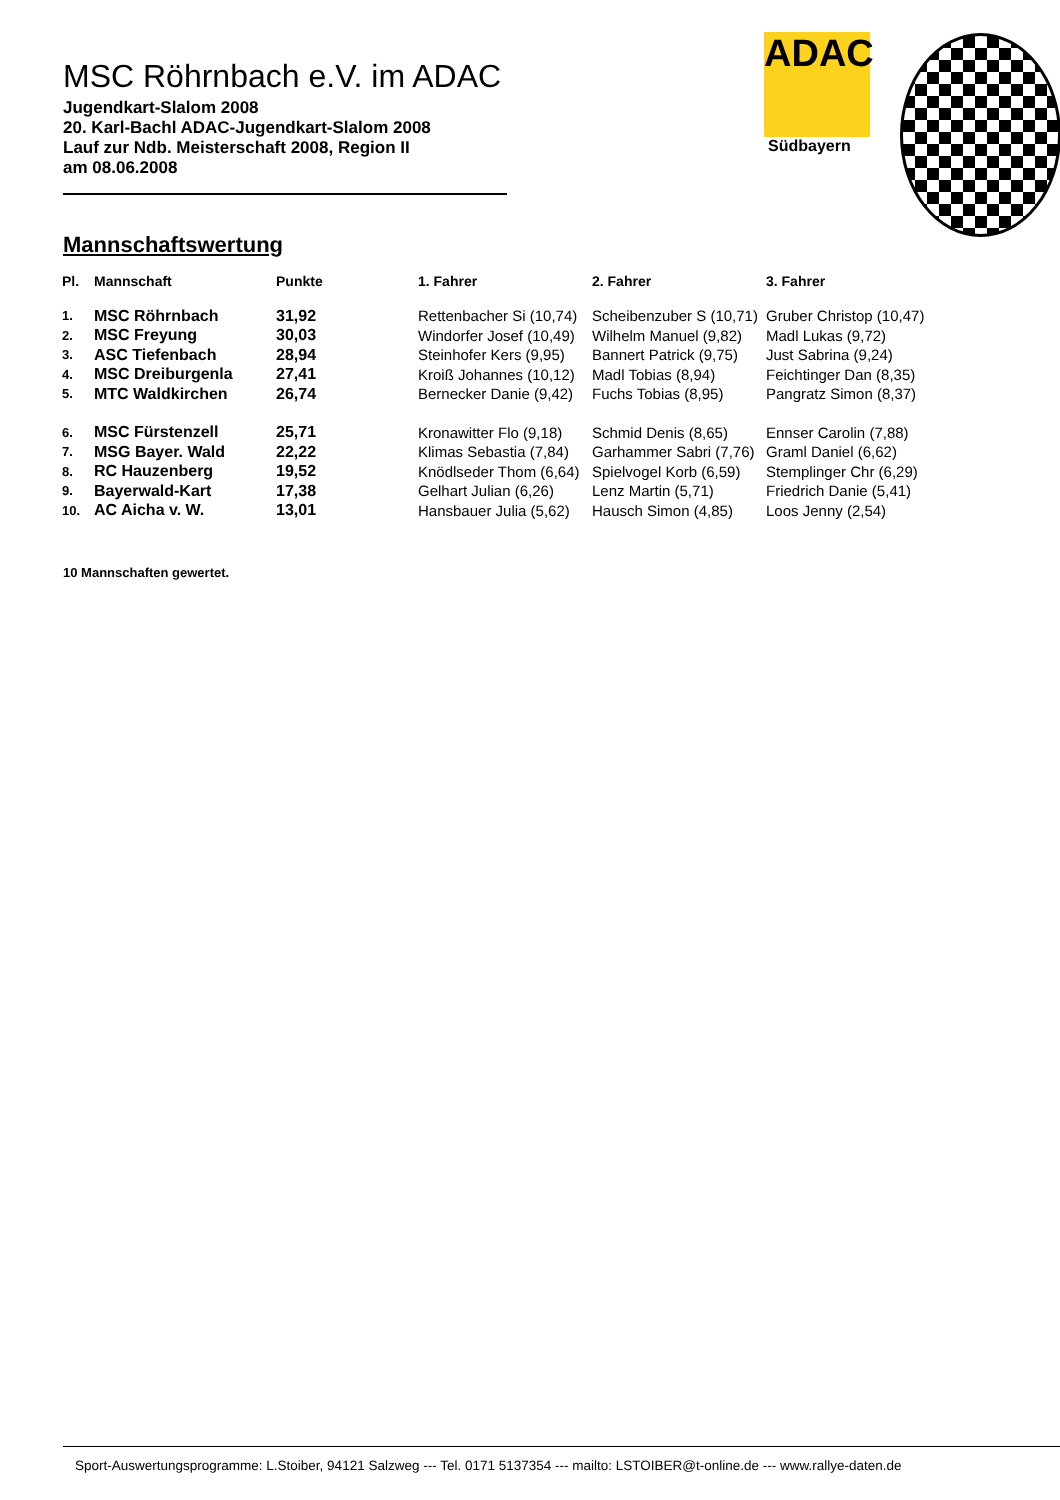MSC Röhrnbach e.V. im ADAC
Jugendkart-Slalom 2008
20. Karl-Bachl ADAC-Jugendkart-Slalom 2008
Lauf zur Ndb. Meisterschaft 2008, Region II
am 08.06.2008
ADAC
Südbayern
Mannschaftswertung
| Pl. | Mannschaft | Punkte | 1. Fahrer | 2. Fahrer | 3. Fahrer |
| --- | --- | --- | --- | --- | --- |
| 1. | MSC Röhrnbach | 31,92 | Rettenbacher Si (10,74) | Scheibenzuber S (10,71) | Gruber Christop (10,47) |
| 2. | MSC Freyung | 30,03 | Windorfer Josef (10,49) | Wilhelm Manuel (9,82) | Madl Lukas (9,72) |
| 3. | ASC Tiefenbach | 28,94 | Steinhofer Kers (9,95) | Bannert Patrick (9,75) | Just Sabrina (9,24) |
| 4. | MSC Dreiburgenla | 27,41 | Kroiß Johannes (10,12) | Madl Tobias (8,94) | Feichtinger Dan (8,35) |
| 5. | MTC Waldkirchen | 26,74 | Bernecker Danie (9,42) | Fuchs Tobias (8,95) | Pangratz Simon (8,37) |
| 6. | MSC Fürstenzell | 25,71 | Kronawitter Flo (9,18) | Schmid Denis (8,65) | Ennser Carolin (7,88) |
| 7. | MSG Bayer. Wald | 22,22 | Klimas Sebastia (7,84) | Garhammer Sabri (7,76) | Graml Daniel (6,62) |
| 8. | RC Hauzenberg | 19,52 | Knödlseder Thom (6,64) | Spielvogel Korb (6,59) | Stemplinger Chr (6,29) |
| 9. | Bayerwald-Kart | 17,38 | Gelhart Julian (6,26) | Lenz Martin (5,71) | Friedrich Danie (5,41) |
| 10. | AC Aicha v. W. | 13,01 | Hansbauer Julia (5,62) | Hausch Simon (4,85) | Loos Jenny (2,54) |
10 Mannschaften gewertet.
Sport-Auswertungsprogramme: L.Stoiber, 94121 Salzweg --- Tel. 0171 5137354 --- mailto: LSTOIBER@t-online.de --- www.rallye-daten.de